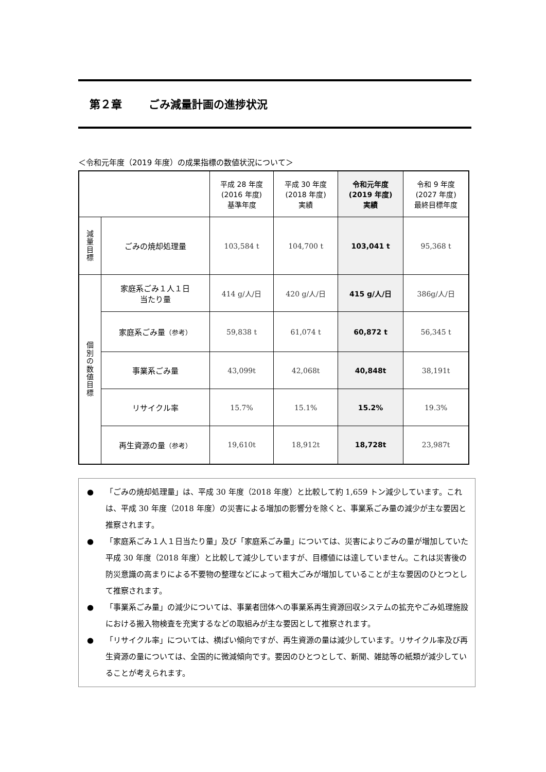第２章 ごみ減量計画の進捗状況
＜令和元年度（2019 年度）の成果指標の数値状況について＞
| | | 平成 28 年度 (2016 年度) 基準年度 | 平成 30 年度 (2018 年度) 実績 | 令和元年度 (2019 年度) 実績 | 令和 9 年度 (2027 年度) 最終目標年度 |
| --- | --- | --- | --- | --- | --- |
| 減 量 目 標 | ごみの焼却処理量 | 103,584 t | 104,700 t | 103,041 t | 95,368 t |
| 個 別 の 数 値 目 標 | 家庭系ごみ１人１日 当たり量 | 414 g/人/日 | 420 g/人/日 | 415 g/人/日 | 386g/人/日 |
| | 家庭系ごみ量 （参考） | 59,838 t | 61,074 t | 60,872 t | 56,345 t |
| | 事業系ごみ量 | 43,099t | 42,068t | 40,848t | 38,191t |
| | リサイクル率 | 15.7% | 15.1% | 15.2% | 19.3% |
| | 再生資源の量 （参考） | 19,610t | 18,912t | 18,728t | 23,987t |
● 「ごみの焼却処理量」は、平成 30 年度（2018 年度）と比較して約 1,659 トン減少しています。これは、平成 30 年度（2018 年度）の災害による増加の影響分を除くと、事業系ごみ量の減少が主な要因と推察されます。
● 「家庭系ごみ１人１日当たり量」及び「家庭系ごみ量」については、災害によりごみの量が増加していた平成 30 年度（2018 年度）と比較して減少していますが、目標値には達していません。これは災害後の防災意識の高まりによる不要物の整理などによって粗大ごみが増加していることが主な要因のひとつとして推察されます。
● 「事業系ごみ量」の減少については、事業者団体への事業系再生資源回収システムの拡充やごみ処理施設における搬入物検査を充実するなどの取組みが主な要因として推察されます。
● 「リサイクル率」については、横ばい傾向ですが、再生資源の量は減少しています。リサイクル率及び再生資源の量については、全国的に微減傾向です。要因のひとつとして、新聞、雑誌等の紙類が減少していることが考えられます。